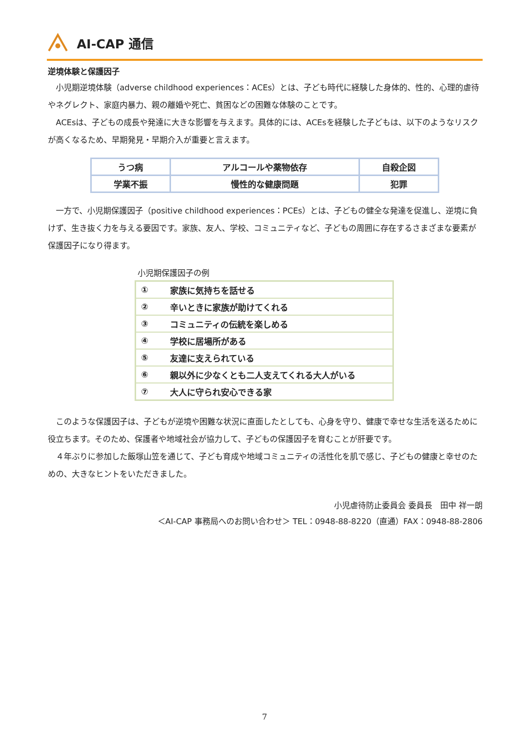AI-CAP 通信
逆境体験と保護因子
小児期逆境体験（adverse childhood experiences：ACEs）とは、子ども時代に経験した身体的、性的、心理的虐待やネグレクト、家庭内暴力、親の離婚や死亡、貧困などの困難な体験のことです。
ACEsは、子どもの成長や発達に大きな影響を与えます。具体的には、ACEsを経験した子どもは、以下のようなリスクが高くなるため、早期発見・早期介入が重要と言えます。
| うつ病 | アルコールや薬物依存 | 自殺企図 |
| 学業不振 | 慢性的な健康問題 | 犯罪 |
一方で、小児期保護因子（positive childhood experiences：PCEs）とは、子どもの健全な発達を促進し、逆境に負けず、生き抜く力を与える要因です。家族、友人、学校、コミュニティなど、子どもの周囲に存在するさまざまな要素が保護因子になり得ます。
小児期保護因子の例
| ① | 家族に気持ちを話せる |
| ② | 辛いときに家族が助けてくれる |
| ③ | コミュニティの伝統を楽しめる |
| ④ | 学校に居場所がある |
| ⑤ | 友達に支えられている |
| ⑥ | 親以外に少なくとも二人支えてくれる大人がいる |
| ⑦ | 大人に守られ安心できる家 |
このような保護因子は、子どもが逆境や困難な状況に直面したとしても、心身を守り、健康で幸せな生活を送るために役立ちます。そのため、保護者や地域社会が協力して、子どもの保護因子を育むことが肝要です。
４年ぶりに参加した飯塚山笠を通じて、子ども育成や地域コミュニティの活性化を肌で感じ、子どもの健康と幸せのための、大きなヒントをいただきました。
小児虐待防止委員会 委員長　田中 祥一朗
＜AI-CAP 事務局へのお問い合わせ＞ TEL：0948-88-8220（直通）FAX：0948-88-2806
7